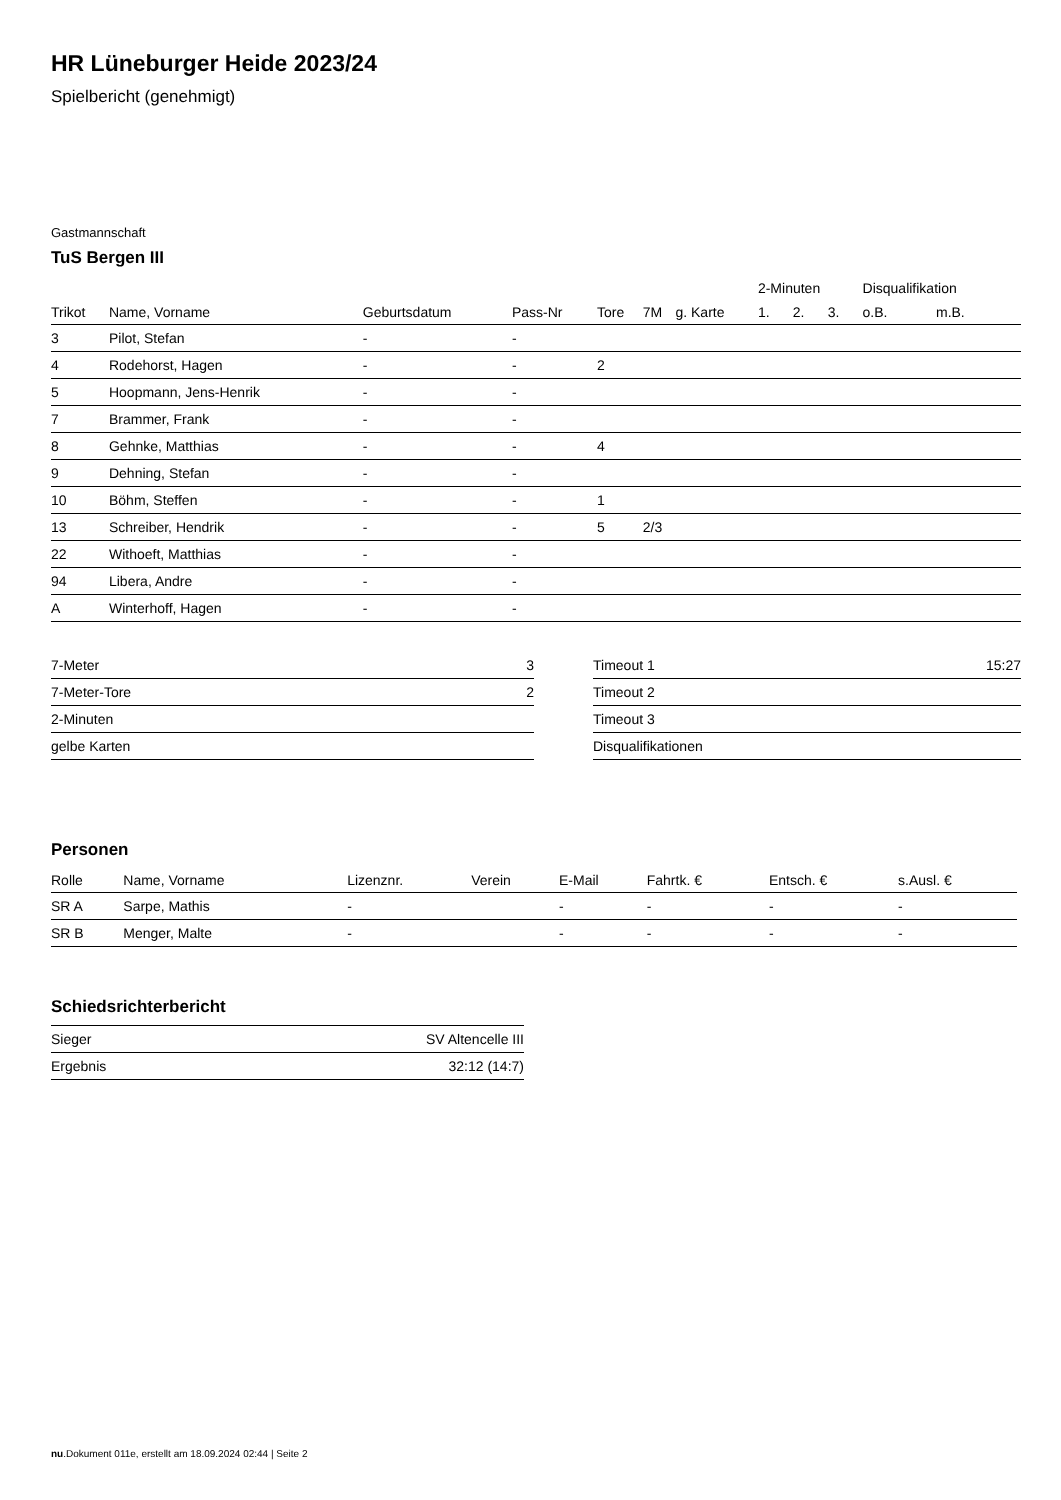HR Lüneburger Heide 2023/24
Spielbericht (genehmigt)
Gastmannschaft
TuS Bergen III
| | | | | | | | 2-Minuten | | | Disqualifikation | |
| --- | --- | --- | --- | --- | --- | --- | --- | --- | --- | --- | --- |
| Trikot | Name, Vorname | Geburtsdatum | Pass-Nr | Tore | 7M | g. Karte | 1. | 2. | 3. | o.B. | m.B. |
| 3 | Pilot, Stefan | - | - | | | | | | | | |
| 4 | Rodehorst, Hagen | - | - | 2 | | | | | | | |
| 5 | Hoopmann, Jens-Henrik | - | - | | | | | | | | |
| 7 | Brammer, Frank | - | - | | | | | | | | |
| 8 | Gehnke, Matthias | - | - | 4 | | | | | | | |
| 9 | Dehning, Stefan | - | - | | | | | | | | |
| 10 | Böhm, Steffen | - | - | 1 | | | | | | | |
| 13 | Schreiber, Hendrik | - | - | 5 | 2/3 | | | | | | |
| 22 | Withoeft, Matthias | - | - | | | | | | | | |
| 94 | Libera, Andre | - | - | | | | | | | | |
| A | Winterhoff, Hagen | - | - | | | | | | | | |
| 7-Meter | 3 |
| 7-Meter-Tore | 2 |
| 2-Minuten | |
| gelbe Karten | |
| Timeout 1 | 15:27 |
| Timeout 2 | |
| Timeout 3 | |
| Disqualifikationen | |
Personen
| Rolle | Name, Vorname | Lizenznr. | Verein | E-Mail | Fahrtk. € | Entsch. € | s.Ausl. € |
| --- | --- | --- | --- | --- | --- | --- | --- |
| SR A | Sarpe, Mathis | - | | - | - | - | - |
| SR B | Menger, Malte | - | | - | - | - | - |
Schiedsrichterbericht
| Sieger | SV Altencelle III |
| Ergebnis | 32:12 (14:7) |
nu.Dokument 011e, erstellt am 18.09.2024 02:44 | Seite 2